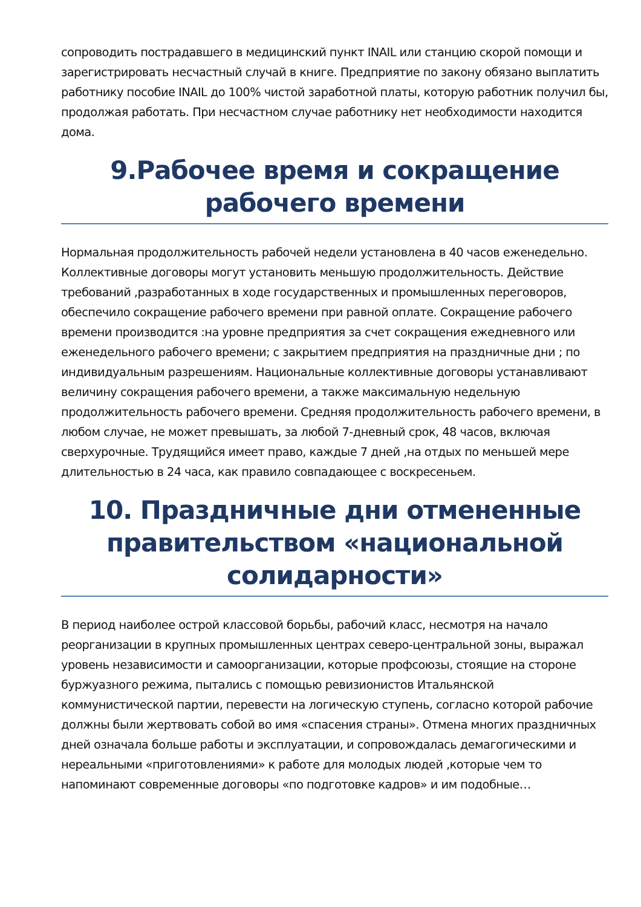сопроводить пострадавшего в медицинский пункт INAIL или станцию скорой помощи и зарегистрировать несчастный случай в книге. Предприятие по закону обязано выплатить работнику пособие INAIL до 100% чистой заработной платы, которую работник получил бы, продолжая работать. При несчастном случае работнику нет необходимости находится дома.
9.Рабочее время и сокращение рабочего времени
Нормальная продолжительность рабочей недели установлена в 40 часов еженедельно. Коллективные договоры могут установить меньшую продолжительность. Действие требований ,разработанных в ходе государственных и промышленных переговоров, обеспечило сокращение рабочего времени при равной оплате. Сокращение рабочего времени производится :на уровне предприятия за счет сокращения ежедневного или еженедельного рабочего времени; с закрытием предприятия на праздничные дни ; по индивидуальным разрешениям. Национальные коллективные договоры устанавливают величину сокращения рабочего времени, а также максимальную недельную продолжительность рабочего времени. Средняя продолжительность рабочего времени, в любом случае, не может превышать, за любой 7-дневный срок, 48 часов, включая сверхурочные. Трудящийся имеет право, каждые 7 дней ,на отдых по меньшей мере длительностью в 24 часа, как правило совпадающее с воскресеньем.
10. Праздничные дни отмененные правительством «национальной солидарности»
В период наиболее острой классовой борьбы, рабочий класс, несмотря на начало реорганизации в крупных промышленных центрах северо-центральной зоны, выражал уровень независимости и самоорганизации, которые профсоюзы, стоящие на стороне буржуазного режима, пытались с помощью ревизионистов Итальянской коммунистической партии, перевести на логическую ступень, согласно которой рабочие должны были жертвовать собой во имя «спасения страны». Отмена многих праздничных дней означала больше работы и эксплуатации, и сопровождалась демагогическими и нереальными «приготовлениями» к работе для молодых людей ,которые чем то напоминают современные договоры «по подготовке кадров» и им подобные…